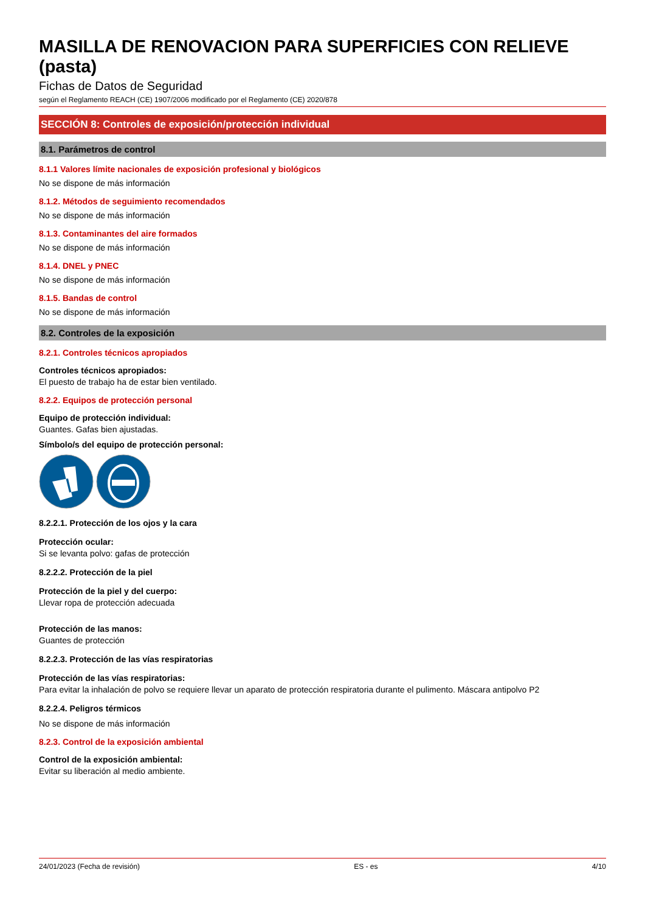MASILLA DE RENOVACION PARA SUPERFICIES CON RELIEVE (pasta)
Fichas de Datos de Seguridad
según el Reglamento REACH (CE) 1907/2006 modificado por el Reglamento (CE) 2020/878
SECCIÓN 8: Controles de exposición/protección individual
8.1. Parámetros de control
8.1.1 Valores límite nacionales de exposición profesional y biológicos
No se dispone de más información
8.1.2. Métodos de seguimiento recomendados
No se dispone de más información
8.1.3. Contaminantes del aire formados
No se dispone de más información
8.1.4. DNEL y PNEC
No se dispone de más información
8.1.5. Bandas de control
No se dispone de más información
8.2. Controles de la exposición
8.2.1. Controles técnicos apropiados
Controles técnicos apropiados:
El puesto de trabajo ha de estar bien ventilado.
8.2.2. Equipos de protección personal
Equipo de protección individual:
Guantes. Gafas bien ajustadas.
Símbolo/s del equipo de protección personal:
8.2.2.1. Protección de los ojos y la cara
Protección ocular:
Si se levanta polvo: gafas de protección
8.2.2.2. Protección de la piel
Protección de la piel y del cuerpo:
Llevar ropa de protección adecuada
Protección de las manos:
Guantes de protección
8.2.2.3. Protección de las vías respiratorias
Protección de las vías respiratorias:
Para evitar la inhalación de polvo se requiere llevar un aparato de protección respiratoria durante el pulimento. Máscara antipolvo P2
8.2.2.4. Peligros térmicos
No se dispone de más información
8.2.3. Control de la exposición ambiental
Control de la exposición ambiental:
Evitar su liberación al medio ambiente.
24/01/2023 (Fecha de revisión) ES - es 4/10